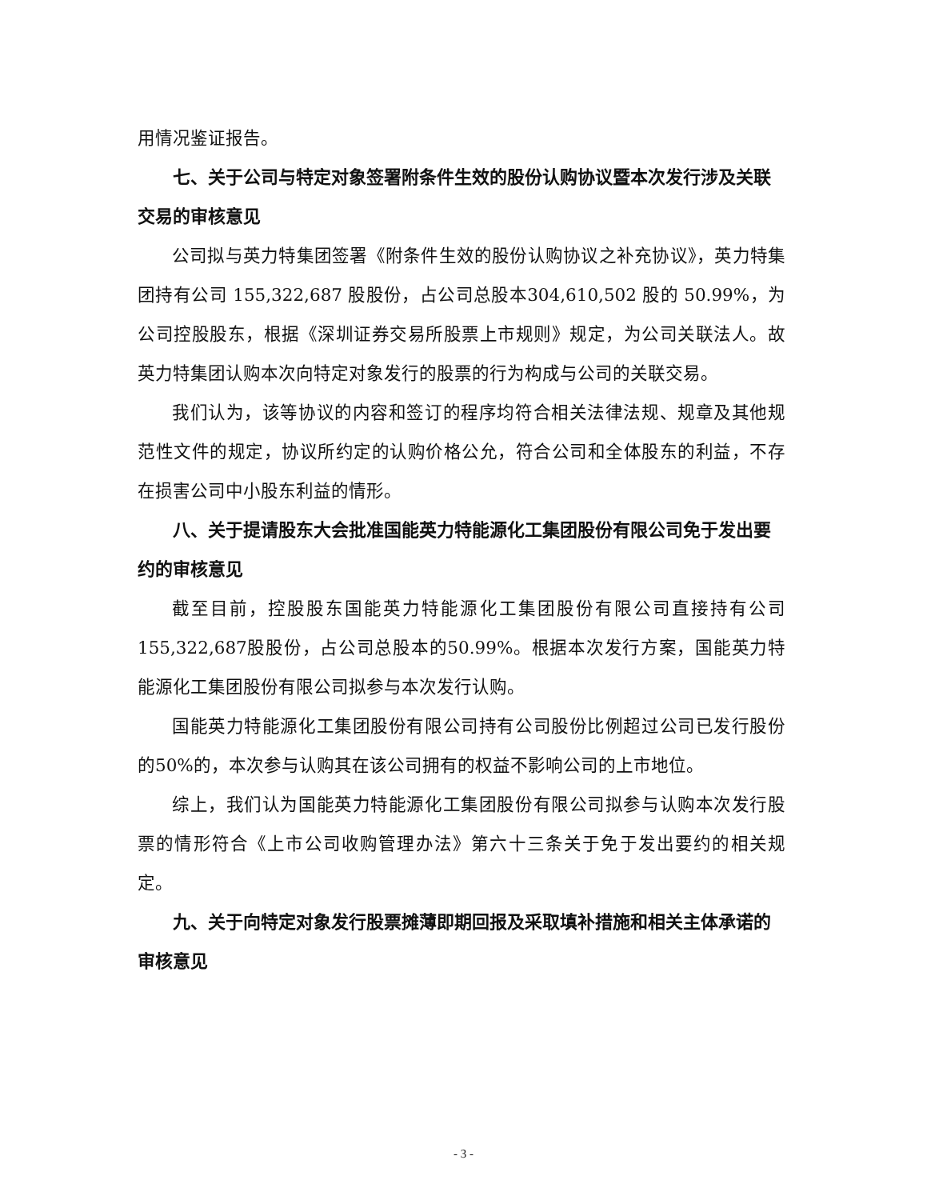用情况鉴证报告。
七、关于公司与特定对象签署附条件生效的股份认购协议暨本次发行涉及关联交易的审核意见
公司拟与英力特集团签署《附条件生效的股份认购协议之补充协议》，英力特集团持有公司 155,322,687 股股份，占公司总股本304,610,502 股的 50.99%，为公司控股股东，根据《深圳证券交易所股票上市规则》规定，为公司关联法人。故英力特集团认购本次向特定对象发行的股票的行为构成与公司的关联交易。
我们认为，该等协议的内容和签订的程序均符合相关法律法规、规章及其他规范性文件的规定，协议所约定的认购价格公允，符合公司和全体股东的利益，不存在损害公司中小股东利益的情形。
八、关于提请股东大会批准国能英力特能源化工集团股份有限公司免于发出要约的审核意见
截至目前，控股股东国能英力特能源化工集团股份有限公司直接持有公司155,322,687股股份，占公司总股本的50.99%。根据本次发行方案，国能英力特能源化工集团股份有限公司拟参与本次发行认购。
国能英力特能源化工集团股份有限公司持有公司股份比例超过公司已发行股份的50%的，本次参与认购其在该公司拥有的权益不影响公司的上市地位。
综上，我们认为国能英力特能源化工集团股份有限公司拟参与认购本次发行股票的情形符合《上市公司收购管理办法》第六十三条关于免于发出要约的相关规定。
九、关于向特定对象发行股票摊薄即期回报及采取填补措施和相关主体承诺的审核意见
- 3 -